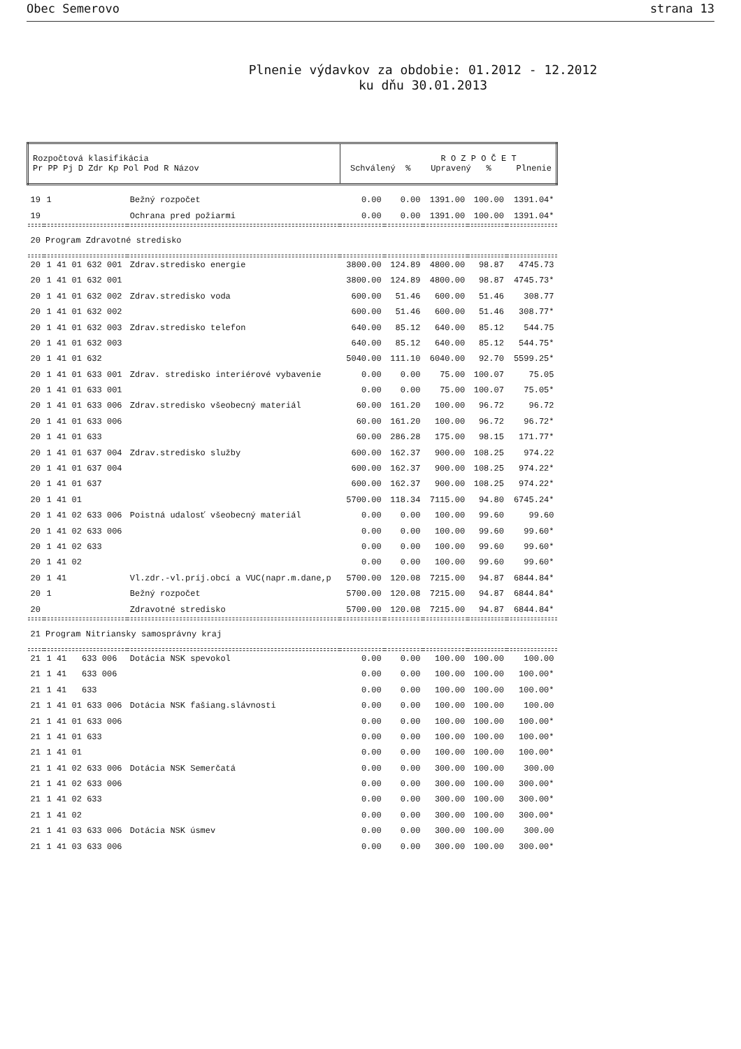Obec Semerovo strana 13
Plnenie výdavkov za obdobie: 01.2012 - 12.2012
ku dňu 30.01.2013
| Rozpočtová klasifikácia Pr PP Pj D Zdr Kp Pol Pod R Názov | | | R O Z P O Č E T Schválený % Upravený % Plnenie | | | | |
| --- | --- | --- | --- | --- | --- | --- | --- |
| 19 | 1 | Bežný rozpočet | 0.00 | 0.00 | 1391.00 | 100.00 | 1391.04* |
| 19 | | Ochrana pred požiarmi | 0.00 | 0.00 | 1391.00 | 100.00 | 1391.04* |
| 20 Program Zdravotné stredisko | | | | | | | |
| 20 | 1 41 01 632 001 | Zdrav.stredisko energie | 3800.00 | 124.89 | 4800.00 | 98.87 | 4745.73 |
| 20 | 1 41 01 632 001 | | 3800.00 | 124.89 | 4800.00 | 98.87 | 4745.73* |
| 20 | 1 41 01 632 002 | Zdrav.stredisko voda | 600.00 | 51.46 | 600.00 | 51.46 | 308.77 |
| 20 | 1 41 01 632 002 | | 600.00 | 51.46 | 600.00 | 51.46 | 308.77* |
| 20 | 1 41 01 632 003 | Zdrav.stredisko telefon | 640.00 | 85.12 | 640.00 | 85.12 | 544.75 |
| 20 | 1 41 01 632 003 | | 640.00 | 85.12 | 640.00 | 85.12 | 544.75* |
| 20 | 1 41 01 632 | | 5040.00 | 111.10 | 6040.00 | 92.70 | 5599.25* |
| 20 | 1 41 01 633 001 | Zdrav. stredisko interiérové vybavenie | 0.00 | 0.00 | 75.00 | 100.07 | 75.05 |
| 20 | 1 41 01 633 001 | | 0.00 | 0.00 | 75.00 | 100.07 | 75.05* |
| 20 | 1 41 01 633 006 | Zdrav.stredisko všeobecný materiál | 60.00 | 161.20 | 100.00 | 96.72 | 96.72 |
| 20 | 1 41 01 633 006 | | 60.00 | 161.20 | 100.00 | 96.72 | 96.72* |
| 20 | 1 41 01 633 | | 60.00 | 286.28 | 175.00 | 98.15 | 171.77* |
| 20 | 1 41 01 637 004 | Zdrav.stredisko služby | 600.00 | 162.37 | 900.00 | 108.25 | 974.22 |
| 20 | 1 41 01 637 004 | | 600.00 | 162.37 | 900.00 | 108.25 | 974.22* |
| 20 | 1 41 01 637 | | 600.00 | 162.37 | 900.00 | 108.25 | 974.22* |
| 20 | 1 41 01 | | 5700.00 | 118.34 | 7115.00 | 94.80 | 6745.24* |
| 20 | 1 41 02 633 006 | Poistná udalosť všeobecný materiál | 0.00 | 0.00 | 100.00 | 99.60 | 99.60 |
| 20 | 1 41 02 633 006 | | 0.00 | 0.00 | 100.00 | 99.60 | 99.60* |
| 20 | 1 41 02 633 | | 0.00 | 0.00 | 100.00 | 99.60 | 99.60* |
| 20 | 1 41 02 | | 0.00 | 0.00 | 100.00 | 99.60 | 99.60* |
| 20 | 1 41 | Vl.zdr.-vl.príj.obcí a VUC(napr.m.dane,p | 5700.00 | 120.08 | 7215.00 | 94.87 | 6844.84* |
| 20 | 1 | Bežný rozpočet | 5700.00 | 120.08 | 7215.00 | 94.87 | 6844.84* |
| 20 | | Zdravotné stredisko | 5700.00 | 120.08 | 7215.00 | 94.87 | 6844.84* |
| 21 Program Nitriansky samosprávny kraj | | | | | | | |
| 21 | 1 41 633 006 | Dotácia NSK spevokol | 0.00 | 0.00 | 100.00 | 100.00 | 100.00 |
| 21 | 1 41 633 006 | | 0.00 | 0.00 | 100.00 | 100.00 | 100.00* |
| 21 | 1 41 633 | | 0.00 | 0.00 | 100.00 | 100.00 | 100.00* |
| 21 | 1 41 01 633 006 | Dotácia NSK fašiang.slávnosti | 0.00 | 0.00 | 100.00 | 100.00 | 100.00 |
| 21 | 1 41 01 633 006 | | 0.00 | 0.00 | 100.00 | 100.00 | 100.00* |
| 21 | 1 41 01 633 | | 0.00 | 0.00 | 100.00 | 100.00 | 100.00* |
| 21 | 1 41 01 | | 0.00 | 0.00 | 100.00 | 100.00 | 100.00* |
| 21 | 1 41 02 633 006 | Dotácia NSK Semerčatá | 0.00 | 0.00 | 300.00 | 100.00 | 300.00 |
| 21 | 1 41 02 633 006 | | 0.00 | 0.00 | 300.00 | 100.00 | 300.00* |
| 21 | 1 41 02 633 | | 0.00 | 0.00 | 300.00 | 100.00 | 300.00* |
| 21 | 1 41 02 | | 0.00 | 0.00 | 300.00 | 100.00 | 300.00* |
| 21 | 1 41 03 633 006 | Dotácia NSK úsmev | 0.00 | 0.00 | 300.00 | 100.00 | 300.00 |
| 21 | 1 41 03 633 006 | | 0.00 | 0.00 | 300.00 | 100.00 | 300.00* |